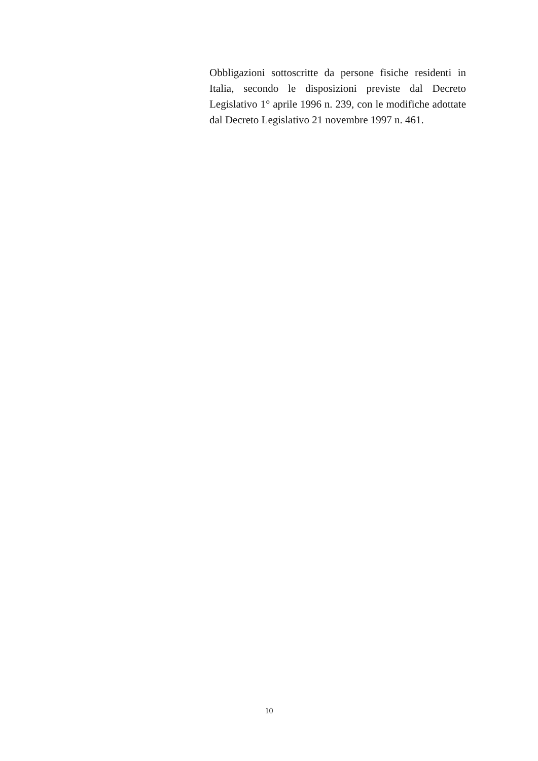Obbligazioni sottoscritte da persone fisiche residenti in Italia, secondo le disposizioni previste dal Decreto Legislativo 1° aprile 1996 n. 239, con le modifiche adottate dal Decreto Legislativo 21 novembre 1997 n. 461.
10